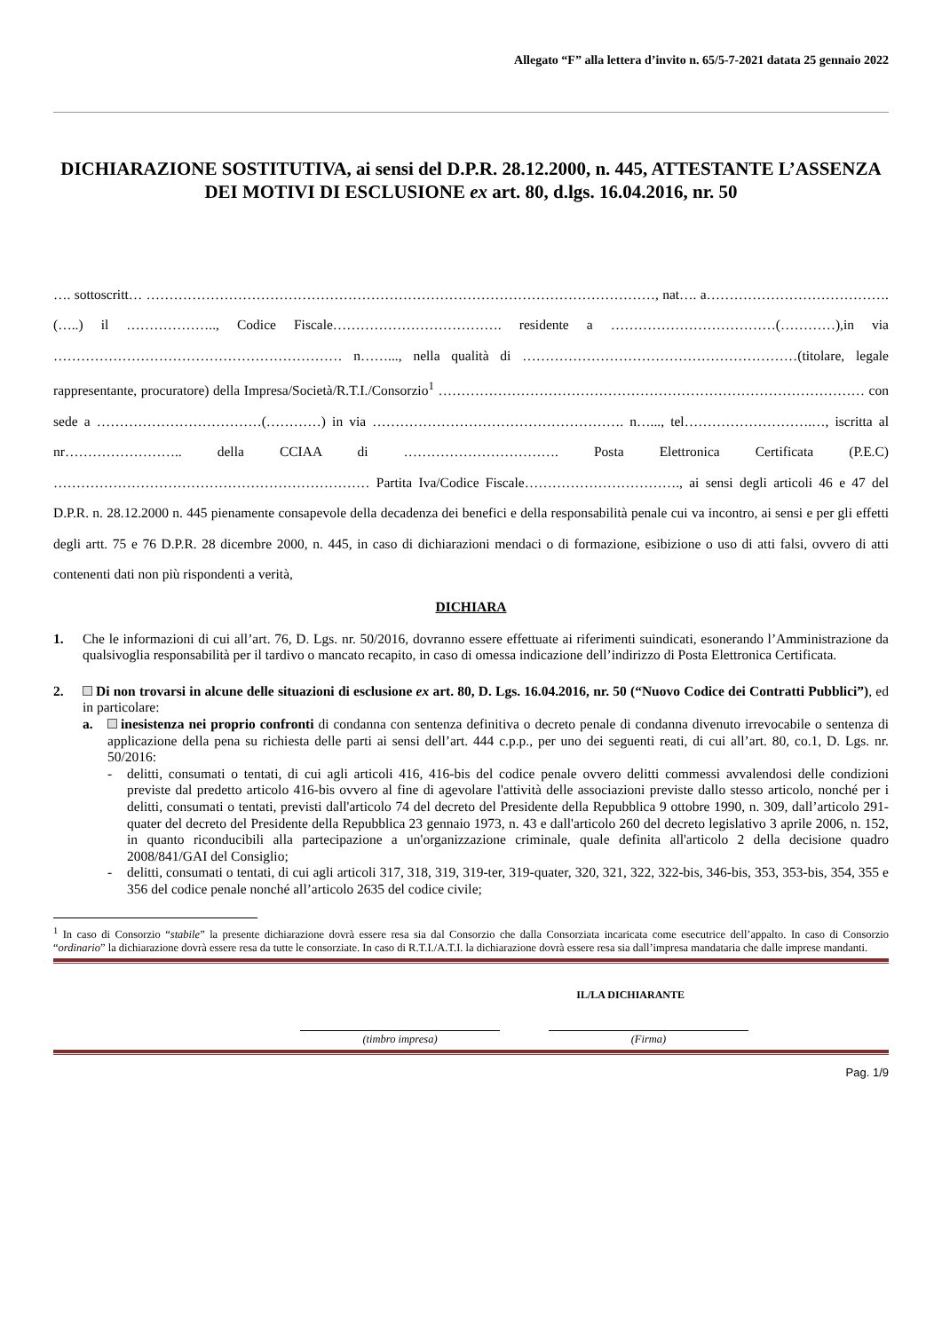Allegato “F” alla lettera d’invito n. 65/5-7-2021 datata 25 gennaio 2022
DICHIARAZIONE SOSTITUTIVA, ai sensi del D.P.R. 28.12.2000, n. 445, ATTESTANTE L’ASSENZA DEI MOTIVI DI ESCLUSIONE ex art. 80, d.lgs. 16.04.2016, nr. 50
…. sottoscritt… …………………………………………………………………………………………………, nat…. a…………………………………. (…..) il ……………….., Codice Fiscale………………………………. residente a ………………………………(…………),in via ……………………………………………………… n……..., nella qualità di ……………………………………………………(titolare, legale rappresentante, procuratore) della Impresa/Società/R.T.I./Consorzio<sup>1</sup> ………………………………………………………………………………… con sede a ………………………………(…………) in via ………………………………………………. n…..., tel……………………….…, iscritta al nr…………………….. della CCIAA di ……………………………. Posta Elettronica Certificata (P.E.C) …………………………………………………………… Partita Iva/Codice Fiscale……………………………., ai sensi degli articoli 46 e 47 del D.P.R. n. 28.12.2000 n. 445 pienamente consapevole della decadenza dei benefici e della responsabilità penale cui va incontro, ai sensi e per gli effetti degli artt. 75 e 76 D.P.R. 28 dicembre 2000, n. 445, in caso di dichiarazioni mendaci o di formazione, esibizione o uso di atti falsi, ovvero di atti contenenti dati non più rispondenti a verità,
DICHIARA
1. Che le informazioni di cui all’art. 76, D. Lgs. nr. 50/2016, dovranno essere effettuate ai riferimenti suindicati, esonerando l’Amministrazione da qualsivoglia responsabilità per il tardivo o mancato recapito, in caso di omessa indicazione dell’indirizzo di Posta Elettronica Certificata.
2. Di non trovarsi in alcune delle situazioni di esclusione ex art. 80, D. Lgs. 16.04.2016, nr. 50 (“Nuovo Codice dei Contratti Pubblici”), ed in particolare:
a. inesistenza nei proprio confronti di condanna con sentenza definitiva o decreto penale di condanna divenuto irrevocabile o sentenza di applicazione della pena su richiesta delle parti ai sensi dell’art. 444 c.p.p., per uno dei seguenti reati, di cui all’art. 80, co.1, D. Lgs. nr. 50/2016:
- delitti, consumati o tentati, di cui agli articoli 416, 416-bis del codice penale ovvero delitti commessi avvalendosi delle condizioni previste dal predetto articolo 416-bis ovvero al fine di agevolare l'attività delle associazioni previste dallo stesso articolo, nonché per i delitti, consumati o tentati, previsti dall'articolo 74 del decreto del Presidente della Repubblica 9 ottobre 1990, n. 309, dall’articolo 291-quater del decreto del Presidente della Repubblica 23 gennaio 1973, n. 43 e dall'articolo 260 del decreto legislativo 3 aprile 2006, n. 152, in quanto riconducibili alla partecipazione a un'organizzazione criminale, quale definita all'articolo 2 della decisione quadro 2008/841/GAI del Consiglio;
- delitti, consumati o tentati, di cui agli articoli 317, 318, 319, 319-ter, 319-quater, 320, 321, 322, 322-bis, 346-bis, 353, 353-bis, 354, 355 e 356 del codice penale nonché all’articolo 2635 del codice civile;
<sup>1</sup> In caso di Consorzio “stabile” la presente dichiarazione dovrà essere resa sia dal Consorzio che dalla Consorziata incaricata come esecutrice dell’appalto. In caso di Consorzio “ordinario” la dichiarazione dovrà essere resa da tutte le consorziate. In caso di R.T.I./A.T.I. la dichiarazione dovrà essere resa sia dall’impresa mandataria che dalle imprese mandanti.
IL/LA DICHIARANTE
(timbro impresa) (Firma)
Pag. 1/9